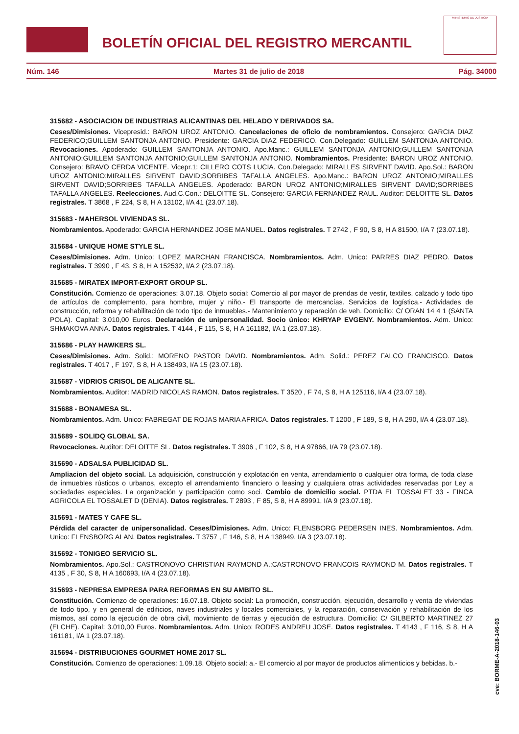BOLETÍN OFICIAL DEL REGISTRO MERCANTIL
MINISTERIO DE JUSTICIA
Núm. 146 Martes 31 de julio de 2018 Pág. 34000
315682 - ASOCIACION DE INDUSTRIAS ALICANTINAS DEL HELADO Y DERIVADOS SA.
Ceses/Dimisiones. Vicepresid.: BARON UROZ ANTONIO. Cancelaciones de oficio de nombramientos. Consejero: GARCIA DIAZ FEDERICO;GUILLEM SANTONJA ANTONIO. Presidente: GARCIA DIAZ FEDERICO. Con.Delegado: GUILLEM SANTONJA ANTONIO. Revocaciones. Apoderado: GUILLEM SANTONJA ANTONIO. Apo.Manc.: GUILLEM SANTONJA ANTONIO;GUILLEM SANTONJA ANTONIO;GUILLEM SANTONJA ANTONIO;GUILLEM SANTONJA ANTONIO. Nombramientos. Presidente: BARON UROZ ANTONIO. Consejero: BRAVO CERDA VICENTE. Vicepr.1: CILLERO COTS LUCIA. Con.Delegado: MIRALLES SIRVENT DAVID. Apo.Sol.: BARON UROZ ANTONIO;MIRALLES SIRVENT DAVID;SORRIBES TAFALLA ANGELES. Apo.Manc.: BARON UROZ ANTONIO;MIRALLES SIRVENT DAVID;SORRIBES TAFALLA ANGELES. Apoderado: BARON UROZ ANTONIO;MIRALLES SIRVENT DAVID;SORRIBES TAFALLA ANGELES. Reelecciones. Aud.C.Con.: DELOITTE SL. Consejero: GARCIA FERNANDEZ RAUL. Auditor: DELOITTE SL. Datos registrales. T 3868 , F 224, S 8, H A 13102, I/A 41 (23.07.18).
315683 - MAHERSOL VIVIENDAS SL.
Nombramientos. Apoderado: GARCIA HERNANDEZ JOSE MANUEL. Datos registrales. T 2742 , F 90, S 8, H A 81500, I/A 7 (23.07.18).
315684 - UNIQUE HOME STYLE SL.
Ceses/Dimisiones. Adm. Unico: LOPEZ MARCHAN FRANCISCA. Nombramientos. Adm. Unico: PARRES DIAZ PEDRO. Datos registrales. T 3990 , F 43, S 8, H A 152532, I/A 2 (23.07.18).
315685 - MIRATEX IMPORT-EXPORT GROUP SL.
Constitución. Comienzo de operaciones: 3.07.18. Objeto social: Comercio al por mayor de prendas de vestir, textiles, calzado y todo tipo de artículos de complemento, para hombre, mujer y niño.- El transporte de mercancías. Servicios de logística.- Actividades de construcción, reforma y rehabilitación de todo tipo de inmuebles.- Mantenimiento y reparación de veh. Domicilio: C/ ORAN 14 4 1 (SANTA POLA). Capital: 3.010,00 Euros. Declaración de unipersonalidad. Socio único: KHRYAP EVGENY. Nombramientos. Adm. Unico: SHMAKOVA ANNA. Datos registrales. T 4144 , F 115, S 8, H A 161182, I/A 1 (23.07.18).
315686 - PLAY HAWKERS SL.
Ceses/Dimisiones. Adm. Solid.: MORENO PASTOR DAVID. Nombramientos. Adm. Solid.: PEREZ FALCO FRANCISCO. Datos registrales. T 4017 , F 197, S 8, H A 138493, I/A 15 (23.07.18).
315687 - VIDRIOS CRISOL DE ALICANTE SL.
Nombramientos. Auditor: MADRID NICOLAS RAMON. Datos registrales. T 3520 , F 74, S 8, H A 125116, I/A 4 (23.07.18).
315688 - BONAMESA SL.
Nombramientos. Adm. Unico: FABREGAT DE ROJAS MARIA AFRICA. Datos registrales. T 1200 , F 189, S 8, H A 290, I/A 4 (23.07.18).
315689 - SOLIDQ GLOBAL SA.
Revocaciones. Auditor: DELOITTE SL. Datos registrales. T 3906 , F 102, S 8, H A 97866, I/A 79 (23.07.18).
315690 - ADSALSA PUBLICIDAD SL.
Ampliacion del objeto social. La adquisición, construcción y explotación en venta, arrendamiento o cualquier otra forma, de toda clase de inmuebles rústicos o urbanos, excepto el arrendamiento financiero o leasing y cualquiera otras actividades reservadas por Ley a sociedades especiales. La organización y participación como soci. Cambio de domicilio social. PTDA EL TOSSALET 33 - FINCA AGRICOLA EL TOSSALET D (DENIA). Datos registrales. T 2893 , F 85, S 8, H A 89991, I/A 9 (23.07.18).
315691 - MATES Y CAFE SL.
Pérdida del caracter de unipersonalidad. Ceses/Dimisiones. Adm. Unico: FLENSBORG PEDERSEN INES. Nombramientos. Adm. Unico: FLENSBORG ALAN. Datos registrales. T 3757 , F 146, S 8, H A 138949, I/A 3 (23.07.18).
315692 - TONIGEO SERVICIO SL.
Nombramientos. Apo.Sol.: CASTRONOVO CHRISTIAN RAYMOND A.;CASTRONOVO FRANCOIS RAYMOND M. Datos registrales. T 4135 , F 30, S 8, H A 160693, I/A 4 (23.07.18).
315693 - NEPRESA EMPRESA PARA REFORMAS EN SU AMBITO SL.
Constitución. Comienzo de operaciones: 16.07.18. Objeto social: La promoción, construcción, ejecución, desarrollo y venta de viviendas de todo tipo, y en general de edificios, naves industriales y locales comerciales, y la reparación, conservación y rehabilitación de los mismos, así como la ejecución de obra civil, movimiento de tierras y ejecución de estructura. Domicilio: C/ GILBERTO MARTINEZ 27 (ELCHE). Capital: 3.010,00 Euros. Nombramientos. Adm. Unico: RODES ANDREU JOSE. Datos registrales. T 4143 , F 116, S 8, H A 161181, I/A 1 (23.07.18).
315694 - DISTRIBUCIONES GOURMET HOME 2017 SL.
Constitución. Comienzo de operaciones: 1.09.18. Objeto social: a.- El comercio al por mayor de productos alimenticios y bebidas. b.-
cve: BORME-A-2018-146-03